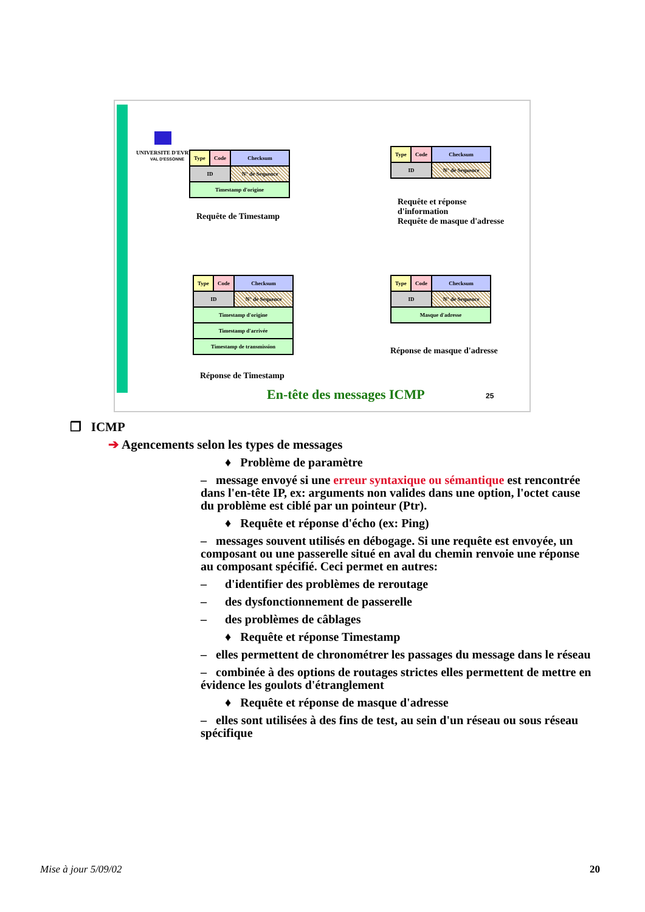UNIVERSITE D'EVRY
VAL D'ESSONNE
| Type | Code | Checksum |
| ID | | N° de Sequence |
| Timestamp d'origine | | |
Requête de Timestamp
| Type | Code | Checksum |
| ID | | N° de Sequence |
Requête et réponse
d'information
Requête de masque d'adresse
| Type | Code | Checksum |
| ID | | N° de Sequence |
| Timestamp d'origine | | |
| Timestamp d'arrivée | | |
| Timestamp de transmission | | |
Réponse de Timestamp
| Type | Code | Checksum |
| ID | | N° de Sequence |
| Masque d'adresse | | |
Réponse de masque d'adresse
En-tête des messages ICMP 25
❐ ICMP
➔ Agencements selon les types de messages
♦ Problème de paramètre
– message envoyé si une erreur syntaxique ou sémantique est rencontrée dans l'en-tête IP, ex: arguments non valides dans une option, l'octet cause du problème est ciblé par un pointeur (Ptr).
♦ Requête et réponse d'écho (ex: Ping)
– messages souvent utilisés en débogage. Si une requête est envoyée, un composant ou une passerelle situé en aval du chemin renvoie une réponse au composant spécifié. Ceci permet en autres:
– d'identifier des problèmes de reroutage
– des dysfonctionnement de passerelle
– des problèmes de câblages
♦ Requête et réponse Timestamp
– elles permettent de chronométrer les passages du message dans le réseau
– combinée à des options de routages strictes elles permettent de mettre en évidence les goulots d'étranglement
♦ Requête et réponse de masque d'adresse
– elles sont utilisées à des fins de test, au sein d'un réseau ou sous réseau spécifique
Mise à jour 5/09/02 20